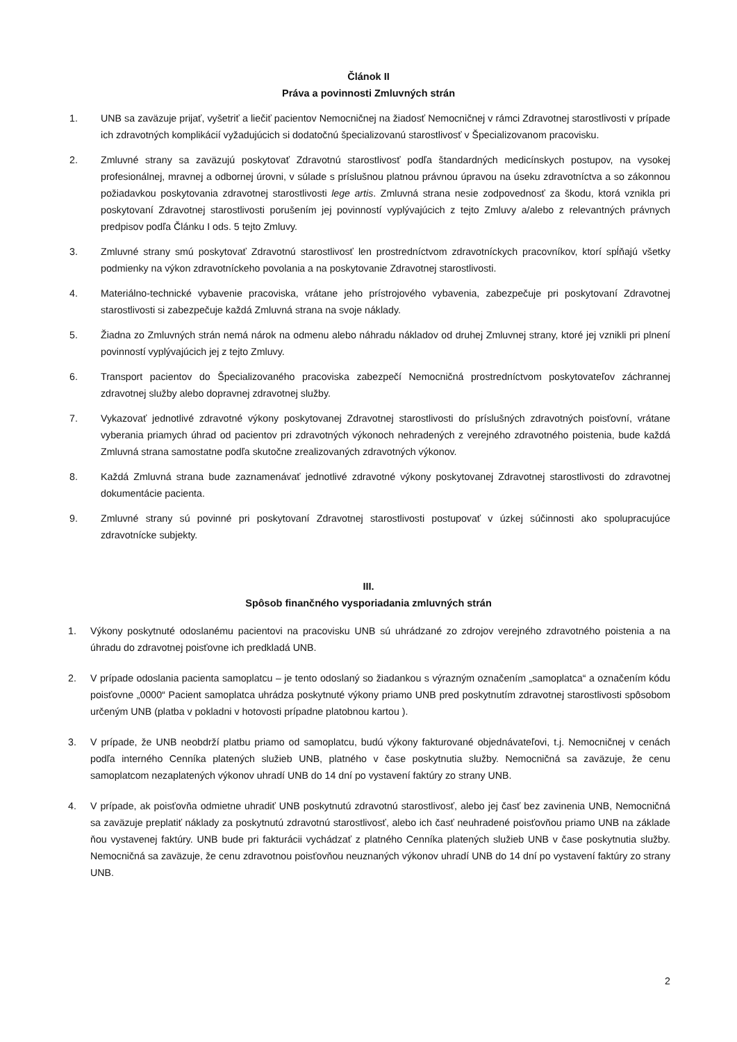Článok II
Práva a povinnosti Zmluvných strán
1. UNB sa zaväzuje prijať, vyšetriť a liečiť pacientov Nemocničnej na žiadosť Nemocničnej v rámci Zdravotnej starostlivosti v prípade ich zdravotných komplikácií vyžadujúcich si dodatočnú špecializovanú starostlivosť v Špecializovanom pracovisku.
2. Zmluvné strany sa zaväzujú poskytovať Zdravotnú starostlivosť podľa štandardných medicínskych postupov, na vysokej profesionálnej, mravnej a odbornej úrovni, v súlade s príslušnou platnou právnou úpravou na úseku zdravotníctva a so zákonnou požiadavkou poskytovania zdravotnej starostlivosti lege artis. Zmluvná strana nesie zodpovednosť za škodu, ktorá vznikla pri poskytovaní Zdravotnej starostlivosti porušením jej povinností vyplývajúcich z tejto Zmluvy a/alebo z relevantných právnych predpisov podľa Článku I ods. 5 tejto Zmluvy.
3. Zmluvné strany smú poskytovať Zdravotnú starostlivosť len prostredníctvom zdravotníckych pracovníkov, ktorí spĺňajú všetky podmienky na výkon zdravotníckeho povolania a na poskytovanie Zdravotnej starostlivosti.
4. Materiálno-technické vybavenie pracoviska, vrátane jeho prístrojového vybavenia, zabezpečuje pri poskytovaní Zdravotnej starostlivosti si zabezpečuje každá Zmluvná strana na svoje náklady.
5. Žiadna zo Zmluvných strán nemá nárok na odmenu alebo náhradu nákladov od druhej Zmluvnej strany, ktoré jej vznikli pri plnení povinností vyplývajúcich jej z tejto Zmluvy.
6. Transport pacientov do Špecializovaného pracoviska zabezpečí Nemocničná prostredníctvom poskytovateľov záchrannej zdravotnej služby alebo dopravnej zdravotnej služby.
7. Vykazovať jednotlivé zdravotné výkony poskytovanej Zdravotnej starostlivosti do príslušných zdravotných poisťovní, vrátane vyberania priamych úhrad od pacientov pri zdravotných výkonoch nehradených z verejného zdravotného poistenia, bude každá Zmluvná strana samostatne podľa skutočne zrealizovaných zdravotných výkonov.
8. Každá Zmluvná strana bude zaznamenávať jednotlivé zdravotné výkony poskytovanej Zdravotnej starostlivosti do zdravotnej dokumentácie pacienta.
9. Zmluvné strany sú povinné pri poskytovaní Zdravotnej starostlivosti postupovať v úzkej súčinnosti ako spolupracujúce zdravotnícke subjekty.
III.
Spôsob finančného vysporiadania zmluvných strán
1. Výkony poskytnuté odoslanému pacientovi na pracovisku UNB sú uhrádzané zo zdrojov verejného zdravotného poistenia a na úhradu do zdravotnej poisťovne ich predkladá UNB.
2. V prípade odoslania pacienta samoplatcu – je tento odoslaný so žiadankou s výrazným označením „samoplatca“ a označením kódu poisťovne „0000“ Pacient samoplatca uhrádza poskytnuté výkony priamo UNB pred poskytnutím zdravotnej starostlivosti spôsobom určeným UNB (platba v pokladni v hotovosti prípadne platobnou kartou ).
3. V prípade, že UNB neobdrží platbu priamo od samoplatcu, budú výkony fakturované objednávateľovi, t.j. Nemocničnej v cenách podľa interného Cenníka platených služieb UNB, platného v čase poskytnutia služby. Nemocničná sa zaväzuje, že cenu samoplatcom nezaplatených výkonov uhradí UNB do 14 dní po vystavení faktúry zo strany UNB.
4. V prípade, ak poisťovňa odmietne uhradiť UNB poskytnutú zdravotnú starostlivosť, alebo jej časť bez zavinenia UNB, Nemocničná sa zaväzuje preplatiť náklady za poskytnutú zdravotnú starostlivosť, alebo ich časť neuhradené poisťovňou priamo UNB na základe ňou vystavenej faktúry. UNB bude pri fakturácii vychádzať z platného Cenníka platených služieb UNB v čase poskytnutia služby. Nemocničná sa zaväzuje, že cenu zdravotnou poisťovňou neuznaných výkonov uhradí UNB do 14 dní po vystavení faktúry zo strany UNB.
2